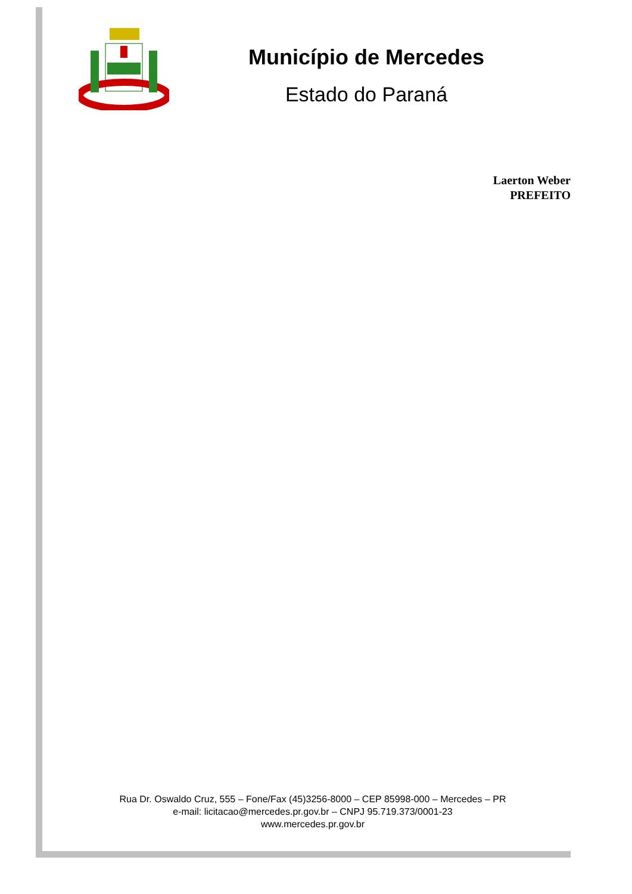Município de Mercedes
Estado do Paraná
Laerton Weber
PREFEITO
Rua Dr. Oswaldo Cruz, 555 – Fone/Fax (45)3256-8000 – CEP 85998-000 – Mercedes – PR
e-mail: licitacao@mercedes.pr.gov.br – CNPJ 95.719.373/0001-23
www.mercedes.pr.gov.br